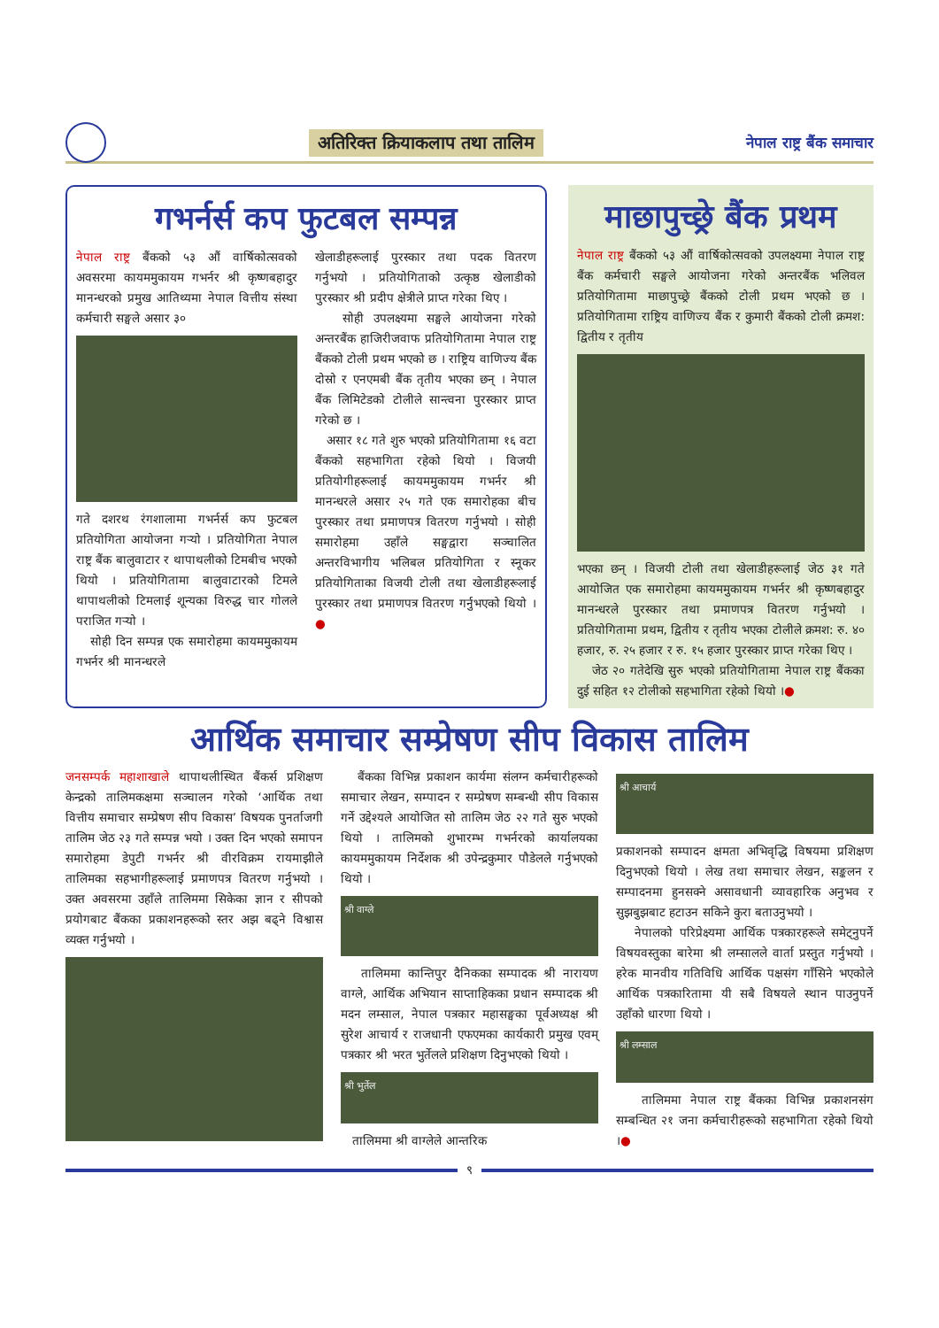अतिरिक्त क्रियाकलाप तथा तालिम
नेपाल राष्ट्र बैंक समाचार
गभर्नर्स कप फुटबल सम्पन्न
नेपाल राष्ट्र बैंकको ५३ औं वार्षिकोत्सवको अवसरमा कायममुकायम गभर्नर श्री कृष्णबहादुर मानन्धरको प्रमुख आतिथ्यमा नेपाल वित्तीय संस्था कर्मचारी सङ्घले असार ३०
गते दशरथ रंगशालामा गभर्नर्स कप फुटबल प्रतियोगिता आयोजना गर्‍यो । प्रतियोगिता नेपाल राष्ट्र बैंक बालुवाटार र थापाथलीको टिमबीच भएको थियो । प्रतियोगितामा बालुवाटारको टिमले थापाथलीको टिमलाई शून्यका विरुद्ध चार गोलले पराजित गर्‍यो ।
सोही दिन सम्पन्न एक समारोहमा कायममुकायम गभर्नर श्री मानन्धरले
खेलाडीहरूलाई पुरस्कार तथा पदक वितरण गर्नुभयो । प्रतियोगिताको उत्कृष्ठ खेलाडीको पुरस्कार श्री प्रदीप क्षेत्रीले प्राप्त गरेका थिए ।
सोही उपलक्ष्यमा सङ्घले आयोजना गरेको अन्तरबैंक हाजिरीजवाफ प्रतियोगितामा नेपाल राष्ट्र बैंकको टोली प्रथम भएको छ । राष्ट्रिय वाणिज्य बैंक दोस्रो र एनएमबी बैंक तृतीय भएका छन् । नेपाल बैंक लिमिटेडको टोलीले सान्त्वना पुरस्कार प्राप्त गरेको छ ।
असार १८ गते शुरु भएको प्रतियोगितामा १६ वटा बैंकको सहभागिता रहेको थियो । विजयी प्रतियोगीहरूलाई कायममुकायम गभर्नर श्री मानन्धरले असार २५ गते एक समारोहका बीच पुरस्कार तथा प्रमाणपत्र वितरण गर्नुभयो । सोही समारोहमा उहाँले सङ्घद्वारा सञ्चालित अन्तरविभागीय भलिबल प्रतियोगिता र स्नूकर प्रतियोगिताका विजयी टोली तथा खेलाडीहरूलाई पुरस्कार तथा प्रमाणपत्र वितरण गर्नुभएको थियो । ●
माछापुच्छ्रे बैंक प्रथम
नेपाल राष्ट्र बैंकको ५३ औं वार्षिकोत्सवको उपलक्ष्यमा नेपाल राष्ट्र बैंक कर्मचारी सङ्घले आयोजना गरेको अन्तरबैंक भलिवल प्रतियोगितामा माछापुच्छ्रे बैंकको टोली प्रथम भएको छ । प्रतियोगितामा राष्ट्रिय वाणिज्य बैंक र कुमारी बैंकको टोली क्रमश: द्वितीय र तृतीय
भएका छन् । विजयी टोली तथा खेलाडीहरूलाई जेठ ३१ गते आयोजित एक समारोहमा कायममुकायम गभर्नर श्री कृष्णबहादुर मानन्धरले पुरस्कार तथा प्रमाणपत्र वितरण गर्नुभयो । प्रतियोगितामा प्रथम, द्वितीय र तृतीय भएका टोलीले क्रमश: रु. ४० हजार, रु. २५ हजार र रु. १५ हजार पुरस्कार प्राप्त गरेका थिए ।
जेठ २० गतेदेखि सुरु भएको प्रतियोगितामा नेपाल राष्ट्र बैंकका दुई सहित १२ टोलीको सहभागिता रहेको थियो ।●
आर्थिक समाचार सम्प्रेषण सीप विकास तालिम
जनसम्पर्क महाशाखाले थापाथलीस्थित बैंकर्स प्रशिक्षण केन्द्रको तालिमकक्षमा सञ्चालन गरेको ‘आर्थिक तथा वित्तीय समाचार सम्प्रेषण सीप विकास’ विषयक पुनर्ताजगी तालिम जेठ २३ गते सम्पन्न भयो । उक्त दिन भएको समापन समारोहमा डेपुटी गभर्नर श्री वीरविक्रम रायमाझीले तालिमका सहभागीहरूलाई प्रमाणपत्र वितरण गर्नुभयो । उक्त अवसरमा उहाँले तालिममा सिकेका ज्ञान र सीपको प्रयोगबाट बैंकका प्रकाशनहरूको स्तर अझ बढ्ने विश्वास व्यक्त गर्नुभयो ।
बैंकका विभिन्न प्रकाशन कार्यमा संलग्न कर्मचारीहरूको समाचार लेखन, सम्पादन र सम्प्रेषण सम्बन्धी सीप विकास गर्ने उद्देश्यले आयोजित सो तालिम जेठ २२ गते सुरु भएको थियो । तालिमको शुभारम्भ गभर्नरको कार्यालयका कायममुकायम निर्देशक श्री उपेन्द्रकुमार पौडेलले गर्नुभएको थियो ।
श्री वाग्ले
तालिममा कान्तिपुर दैनिकका सम्पादक श्री नारायण वाग्ले, आर्थिक अभियान साप्ताहिकका प्रधान सम्पादक श्री मदन लम्साल, नेपाल पत्रकार महासङ्घका पूर्वअध्यक्ष श्री सुरेश आचार्य र राजधानी एफएमका कार्यकारी प्रमुख एवम् पत्रकार श्री भरत भुर्तेलले प्रशिक्षण दिनुभएको थियो ।
श्री भुर्तेल
तालिममा श्री वाग्लेले आन्तरिक
श्री आचार्य
प्रकाशनको सम्पादन क्षमता अभिवृद्धि विषयमा प्रशिक्षण दिनुभएको थियो । लेख तथा समाचार लेखन, सङ्कलन र सम्पादनमा हुनसक्ने असावधानी व्यावहारिक अनुभव र सुझबुझबाट हटाउन सकिने कुरा बताउनुभयो ।
नेपालको परिप्रेक्ष्यमा आर्थिक पत्रकारहरूले समेट्नुपर्ने विषयवस्तुका बारेमा श्री लम्सालले वार्ता प्रस्तुत गर्नुभयो । हरेक मानवीय गतिविधि आर्थिक पक्षसंग गाँसिने भएकोले आर्थिक पत्रकारितामा यी सबै विषयले स्थान पाउनुपर्ने उहाँको धारणा थियो ।
श्री लम्साल
तालिममा नेपाल राष्ट्र बैंकका विभिन्न प्रकाशनसंग सम्बन्धित २१ जना कर्मचारीहरूको सहभागिता रहेको थियो ।●
९